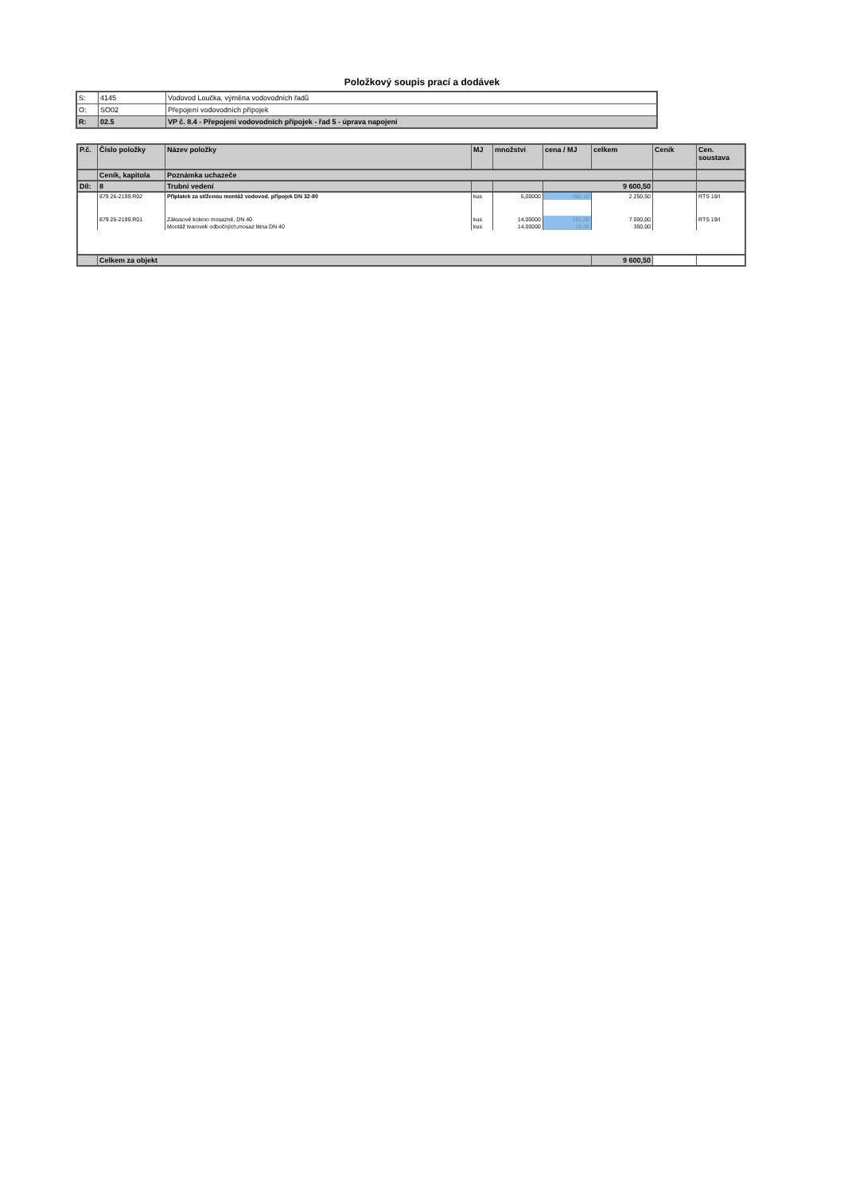Položkový soupis prací a dodávek
| S: | 4145 | Vodovod Loučka, výměna vodovodních řadů |
| O: | SO02 | Přepojení vodovodních přípojek |
| R: | 02.5 | VP č. 8.4 - Přepojení vodovodních přípojek - řad 5 - úprava napojení |
| P.č. | Číslo položky | Název položky | MJ | množství | cena / MJ | celkem | Ceník | Cen. soustava |
| --- | --- | --- | --- | --- | --- | --- | --- | --- |
| | Ceník, kapitola | Poznámka uchazeče | | | | | | |
| Díl: | 8 | Trubní vedení | | | 9 600,50 | | | |
| | 879 26-2199.R02 | Příplatek za stíženou montáž vodovod. přípojek DN 32-80 | kus | 5,00000 | 450,10 | 2 250,50 | | RTS 19/I |
| | 879 26-2199.R01 | Zákusové koleno mosazné, DN 40 | kus | 14,00000 | 500,00 | 7 000,00 | | RTS 19/I |
| | | Montáž tvarovek odbočných,mosaz litina DN 40 | kus | 14,00000 | 25,00 | 350,00 | | |
| | Celkem za objekt | | | | | 9 600,50 | | |